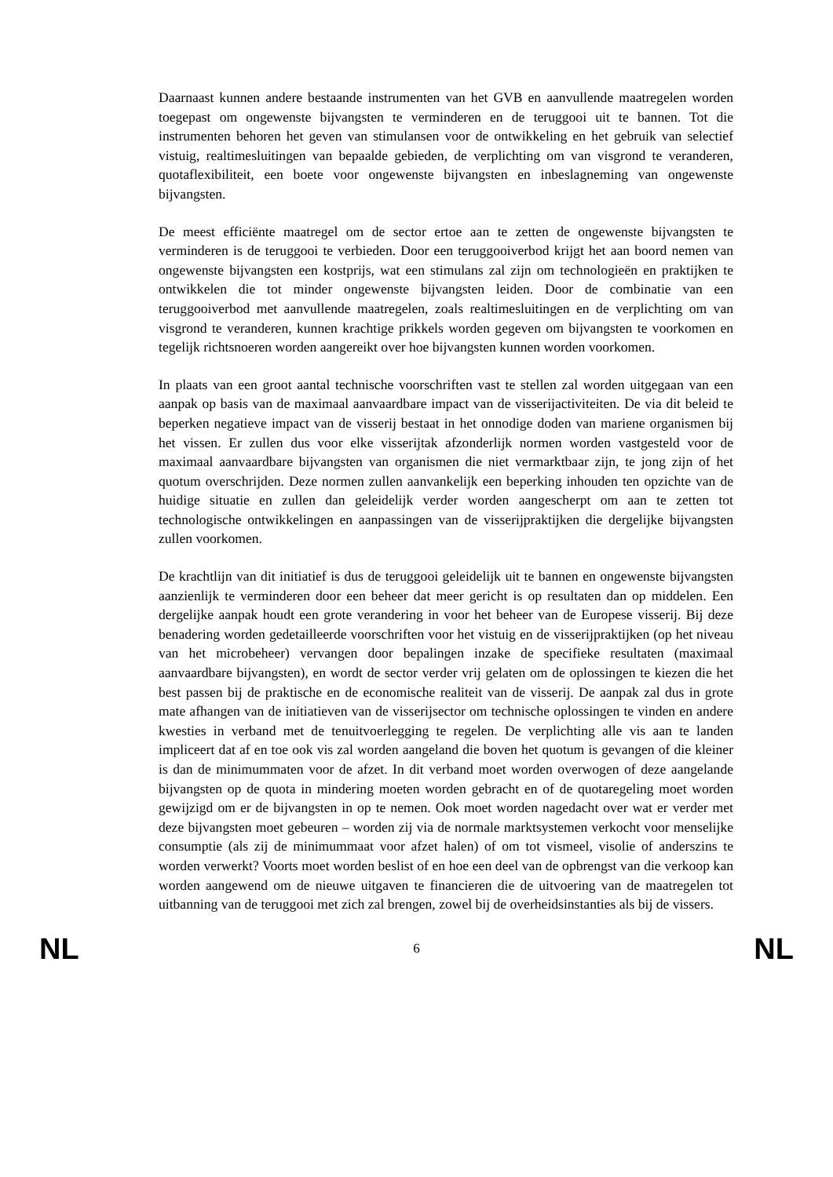Daarnaast kunnen andere bestaande instrumenten van het GVB en aanvullende maatregelen worden toegepast om ongewenste bijvangsten te verminderen en de teruggooi uit te bannen. Tot die instrumenten behoren het geven van stimulansen voor de ontwikkeling en het gebruik van selectief vistuig, realtimesluitingen van bepaalde gebieden, de verplichting om van visgrond te veranderen, quotaflexibiliteit, een boete voor ongewenste bijvangsten en inbeslagneming van ongewenste bijvangsten.
De meest efficiënte maatregel om de sector ertoe aan te zetten de ongewenste bijvangsten te verminderen is de teruggooi te verbieden. Door een teruggooiverbod krijgt het aan boord nemen van ongewenste bijvangsten een kostprijs, wat een stimulans zal zijn om technologieën en praktijken te ontwikkelen die tot minder ongewenste bijvangsten leiden. Door de combinatie van een teruggooiverbod met aanvullende maatregelen, zoals realtimesluitingen en de verplichting om van visgrond te veranderen, kunnen krachtige prikkels worden gegeven om bijvangsten te voorkomen en tegelijk richtsnoeren worden aangereikt over hoe bijvangsten kunnen worden voorkomen.
In plaats van een groot aantal technische voorschriften vast te stellen zal worden uitgegaan van een aanpak op basis van de maximaal aanvaardbare impact van de visserijactiviteiten. De via dit beleid te beperken negatieve impact van de visserij bestaat in het onnodige doden van mariene organismen bij het vissen. Er zullen dus voor elke visserijtak afzonderlijk normen worden vastgesteld voor de maximaal aanvaardbare bijvangsten van organismen die niet vermarktbaar zijn, te jong zijn of het quotum overschrijden. Deze normen zullen aanvankelijk een beperking inhouden ten opzichte van de huidige situatie en zullen dan geleidelijk verder worden aangescherpt om aan te zetten tot technologische ontwikkelingen en aanpassingen van de visserijpraktijken die dergelijke bijvangsten zullen voorkomen.
De krachtlijn van dit initiatief is dus de teruggooi geleidelijk uit te bannen en ongewenste bijvangsten aanzienlijk te verminderen door een beheer dat meer gericht is op resultaten dan op middelen. Een dergelijke aanpak houdt een grote verandering in voor het beheer van de Europese visserij. Bij deze benadering worden gedetailleerde voorschriften voor het vistuig en de visserijpraktijken (op het niveau van het microbeheer) vervangen door bepalingen inzake de specifieke resultaten (maximaal aanvaardbare bijvangsten), en wordt de sector verder vrij gelaten om de oplossingen te kiezen die het best passen bij de praktische en de economische realiteit van de visserij. De aanpak zal dus in grote mate afhangen van de initiatieven van de visserijsector om technische oplossingen te vinden en andere kwesties in verband met de tenuitvoerlegging te regelen. De verplichting alle vis aan te landen impliceert dat af en toe ook vis zal worden aangeland die boven het quotum is gevangen of die kleiner is dan de minimummaten voor de afzet. In dit verband moet worden overwogen of deze aangelande bijvangsten op de quota in mindering moeten worden gebracht en of de quotaregeling moet worden gewijzigd om er de bijvangsten in op te nemen. Ook moet worden nagedacht over wat er verder met deze bijvangsten moet gebeuren – worden zij via de normale marktsystemen verkocht voor menselijke consumptie (als zij de minimummaat voor afzet halen) of om tot vismeel, visolie of anderszins te worden verwerkt? Voorts moet worden beslist of en hoe een deel van de opbrengst van die verkoop kan worden aangewend om de nieuwe uitgaven te financieren die de uitvoering van de maatregelen tot uitbanning van de teruggooi met zich zal brengen, zowel bij de overheidsinstanties als bij de vissers.
NL 6 NL